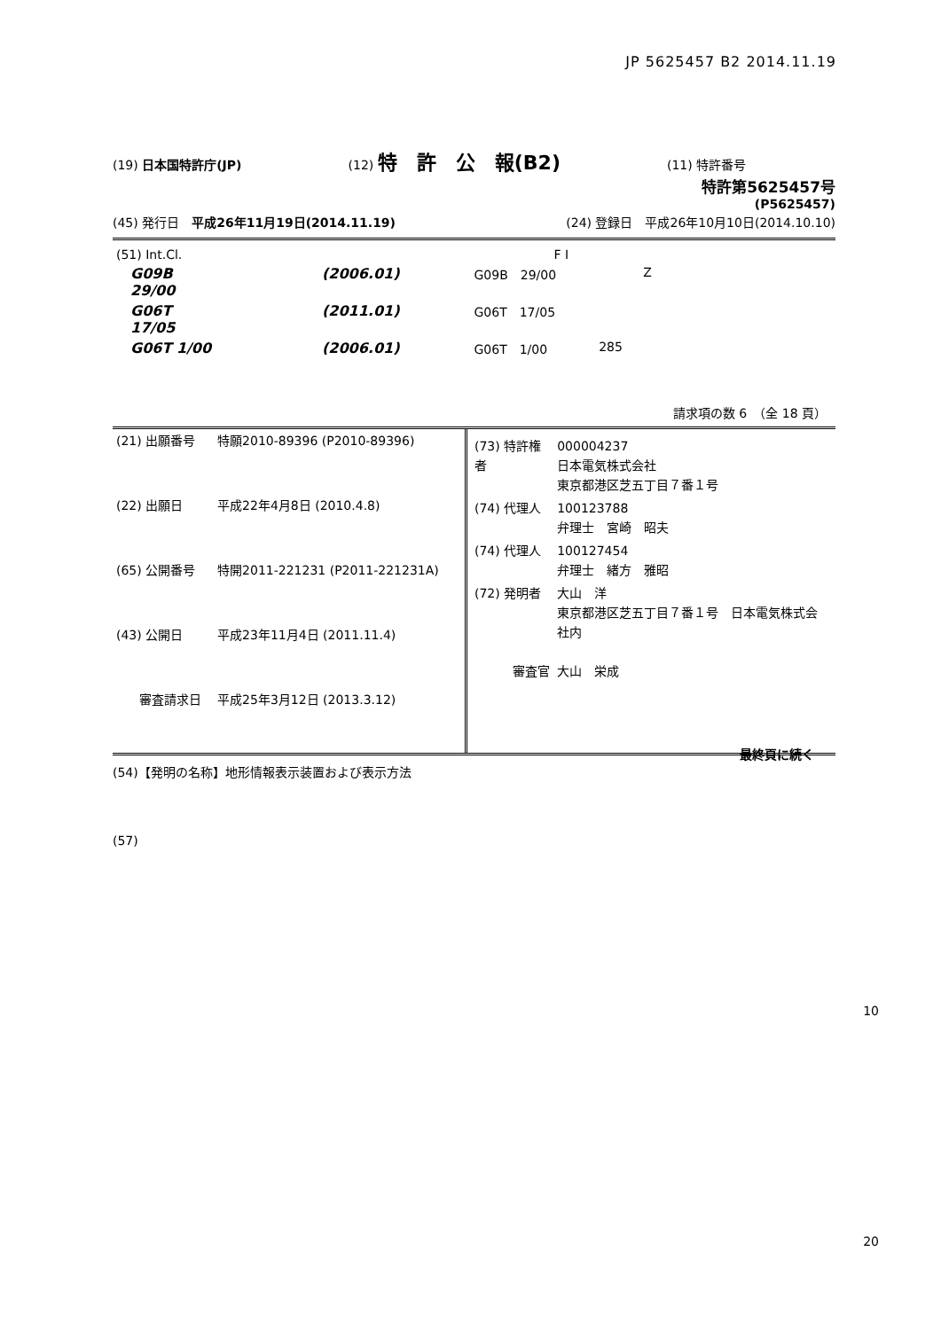JP 5625457 B2 2014.11.19
(19) 日本国特許庁(JP) (12) 特　許　公　報(B2) (11) 特許番号
特許第5625457号
(P5625457)
(45) 発行日　平成26年11月19日(2014.11.19) (24) 登録日　平成26年10月10日(2014.10.10)
| (51) Int.Cl. | | | F I | | |
| G09B 29/00 | | (2006.01) | G09B 29/00 | Z | |
| G06T 17/05 | | (2011.01) | G06T 17/05 | | |
| G06T 1/00 | | (2006.01) | G06T 1/00 | 285 | |
請求項の数 6　（全 18 頁）
| (21) 出願番号 | 特願2010-89396 (P2010-89396) |
| (22) 出願日 | 平成22年4月8日 (2010.4.8) |
| (65) 公開番号 | 特開2011-221231 (P2011-221231A) |
| (43) 公開日 | 平成23年11月4日 (2011.11.4) |
| 審査請求日 | 平成25年3月12日 (2013.3.12) |
| (73) 特許権者 | 000004237 日本電気株式会社 東京都港区芝五丁目７番１号 |
| (74) 代理人 | 100123788 弁理士 宮崎 昭夫 |
| (74) 代理人 | 100127454 弁理士 緒方 雅昭 |
| (72) 発明者 | 大山 洋 東京都港区芝五丁目７番１号 日本電気株式会社内 |
| 審査官 | 大山 栄成 |
最終頁に続く
(54)【発明の名称】地形情報表示装置および表示方法
(57)
10
20